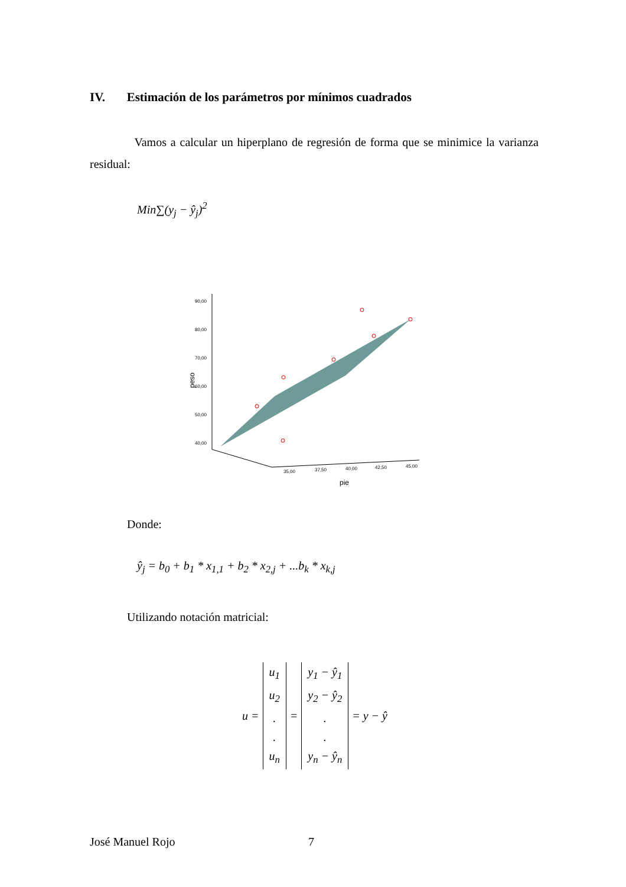IV. Estimación de los parámetros por mínimos cuadrados
Vamos a calcular un hiperplano de regresión de forma que se minimice la varianza residual:
Min∑(y<sub>j</sub> − ŷ<sub>j</sub>)<sup>2</sup>
90,00
80,00
70,00
60,00
50,00
40,00
35,00
37,50
40,00
42,50
45,00
peso
pie
Donde:
ŷ<sub>j</sub> = b<sub>0</sub> + b<sub>1</sub> * x<sub>1,1</sub> + b<sub>2</sub> * x<sub>2,j</sub> + ...b<sub>k</sub> * x<sub>k,j</sub>
Utilizando notación matricial:
u = u<sub>1</sub>
u<sub>2</sub>
.
.
u<sub>n</sub> = y<sub>1</sub> − ŷ<sub>1</sub>
y<sub>2</sub> − ŷ<sub>2</sub>
.
.
y<sub>n</sub> − ŷ<sub>n</sub> = y − ŷ
José Manuel Rojo 7